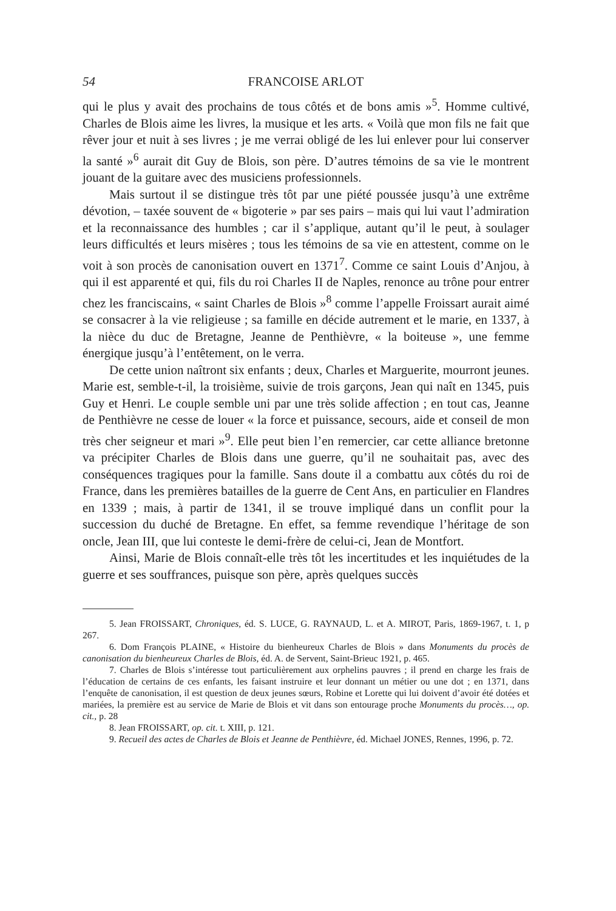54 FRANCOISE ARLOT
qui le plus y avait des prochains de tous côtés et de bons amis »<sup>5</sup>. Homme cultivé, Charles de Blois aime les livres, la musique et les arts. « Voilà que mon fils ne fait que rêver jour et nuit à ses livres ; je me verrai obligé de les lui enlever pour lui conserver la santé »<sup>6</sup> aurait dit Guy de Blois, son père. D’autres témoins de sa vie le montrent jouant de la guitare avec des musiciens professionnels.
Mais surtout il se distingue très tôt par une piété poussée jusqu’à une extrême dévotion, – taxée souvent de « bigoterie » par ses pairs – mais qui lui vaut l’admiration et la reconnaissance des humbles ; car il s’applique, autant qu’il le peut, à soulager leurs difficultés et leurs misères ; tous les témoins de sa vie en attestent, comme on le voit à son procès de canonisation ouvert en 1371<sup>7</sup>. Comme ce saint Louis d’Anjou, à qui il est apparenté et qui, fils du roi Charles II de Naples, renonce au trône pour entrer chez les franciscains, « saint Charles de Blois »<sup>8</sup> comme l’appelle Froissart aurait aimé se consacrer à la vie religieuse ; sa famille en décide autrement et le marie, en 1337, à la nièce du duc de Bretagne, Jeanne de Penthièvre, « la boiteuse », une femme énergique jusqu’à l’entêtement, on le verra.
De cette union naîtront six enfants ; deux, Charles et Marguerite, mourront jeunes. Marie est, semble-t-il, la troisième, suivie de trois garçons, Jean qui naît en 1345, puis Guy et Henri. Le couple semble uni par une très solide affection ; en tout cas, Jeanne de Penthièvre ne cesse de louer « la force et puissance, secours, aide et conseil de mon très cher seigneur et mari »<sup>9</sup>. Elle peut bien l’en remercier, car cette alliance bretonne va précipiter Charles de Blois dans une guerre, qu’il ne souhaitait pas, avec des conséquences tragiques pour la famille. Sans doute il a combattu aux côtés du roi de France, dans les premières batailles de la guerre de Cent Ans, en particulier en Flandres en 1339 ; mais, à partir de 1341, il se trouve impliqué dans un conflit pour la succession du duché de Bretagne. En effet, sa femme revendique l’héritage de son oncle, Jean III, que lui conteste le demi-frère de celui-ci, Jean de Montfort.
Ainsi, Marie de Blois connaît-elle très tôt les incertitudes et les inquiétudes de la guerre et ses souffrances, puisque son père, après quelques succès
5. Jean FROISSART, Chroniques, éd. S. LUCE, G. RAYNAUD, L. et A. MIROT, Paris, 1869-1967, t. 1, p 267.
6. Dom François PLAINE, « Histoire du bienheureux Charles de Blois » dans Monuments du procès de canonisation du bienheureux Charles de Blois, éd. A. de Servent, Saint-Brieuc 1921, p. 465.
7. Charles de Blois s’intéresse tout particulièrement aux orphelins pauvres ; il prend en charge les frais de l’éducation de certains de ces enfants, les faisant instruire et leur donnant un métier ou une dot ; en 1371, dans l’enquête de canonisation, il est question de deux jeunes sœurs, Robine et Lorette qui lui doivent d’avoir été dotées et mariées, la première est au service de Marie de Blois et vit dans son entourage proche Monuments du procès…, op. cit., p. 28
8. Jean FROISSART, op. cit. t. XIII, p. 121.
9. Recueil des actes de Charles de Blois et Jeanne de Penthièvre, éd. Michael JONES, Rennes, 1996, p. 72.